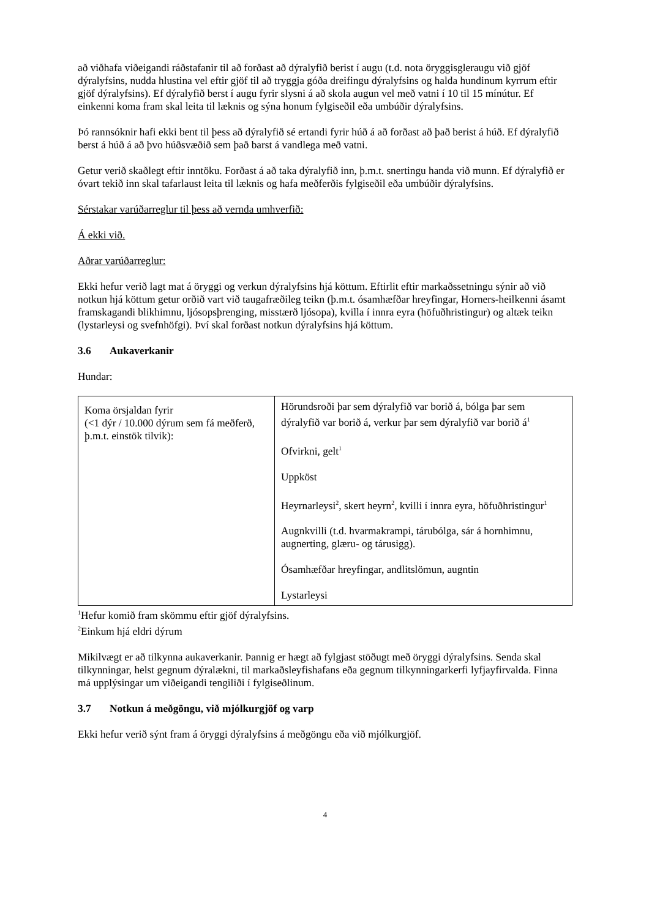að viðhafa viðeigandi ráðstafanir til að forðast að dýralyfið berist í augu (t.d. nota öryggisgleraugu við gjöf dýralyfsins, nudda hlustina vel eftir gjöf til að tryggja góða dreifingu dýralyfsins og halda hundinum kyrrum eftir gjöf dýralyfsins). Ef dýralyfið berst í augu fyrir slysni á að skola augun vel með vatni í 10 til 15 mínútur. Ef einkenni koma fram skal leita til læknis og sýna honum fylgiseðil eða umbúðir dýralyfsins.
Þó rannsóknir hafi ekki bent til þess að dýralyfið sé ertandi fyrir húð á að forðast að það berist á húð. Ef dýralyfið berst á húð á að þvo húðsvæðið sem það barst á vandlega með vatni.
Getur verið skaðlegt eftir inntöku. Forðast á að taka dýralyfið inn, þ.m.t. snertingu handa við munn. Ef dýralyfið er óvart tekið inn skal tafarlaust leita til læknis og hafa meðferðis fylgiseðil eða umbúðir dýralyfsins.
Sérstakar varúðarreglur til þess að vernda umhverfið:
Á ekki við.
Aðrar varúðarreglur:
Ekki hefur verið lagt mat á öryggi og verkun dýralyfsins hjá köttum. Eftirlit eftir markaðssetningu sýnir að við notkun hjá köttum getur orðið vart við taugafræðileg teikn (þ.m.t. ósamhæfðar hreyfingar, Horners-heilkenni ásamt framskagandi blikhimnu, ljósopsþrenging, misstærð ljósopa), kvilla í innra eyra (höfuðhristingur) og altæk teikn (lystarleysi og svefnhöfgi). Því skal forðast notkun dýralyfsins hjá köttum.
3.6 Aukaverkanir
Hundar:
| Koma örsjaldan fyrir (<1 dýr / 10.000 dýrum sem fá meðferð, þ.m.t. einstök tilvik): | Hörundsroði þar sem dýralyfið var borið á, bólga þar sem dýralyfið var borið á, verkur þar sem dýralyfið var borið á<sup>1</sup> Ofvirkni, gelt<sup>1</sup> Uppköst Heyrnarleysi<sup>2</sup>, skert heyrn<sup>2</sup>, kvilli í innra eyra, höfuðhristingur<sup>1</sup> Augnkvilli (t.d. hvarmakrampi, tárubólga, sár á hornhimnu, augnerting, glæru- og tárusigg). Ósamhæfðar hreyfingar, andlitslömun, augntin Lystarleysi |
<sup>1</sup> Hefur komið fram skömmu eftir gjöf dýralyfsins.
<sup>2</sup> Einkum hjá eldri dýrum
Mikilvægt er að tilkynna aukaverkanir. Þannig er hægt að fylgjast stöðugt með öryggi dýralyfsins. Senda skal tilkynningar, helst gegnum dýralækni, til markaðsleyfishafans eða gegnum tilkynningarkerfi lyfjayfirvalda. Finna má upplýsingar um viðeigandi tengiliði í fylgiseðlinum.
3.7 Notkun á meðgöngu, við mjólkurgjöf og varp
Ekki hefur verið sýnt fram á öryggi dýralyfsins á meðgöngu eða við mjólkurgjöf.
4